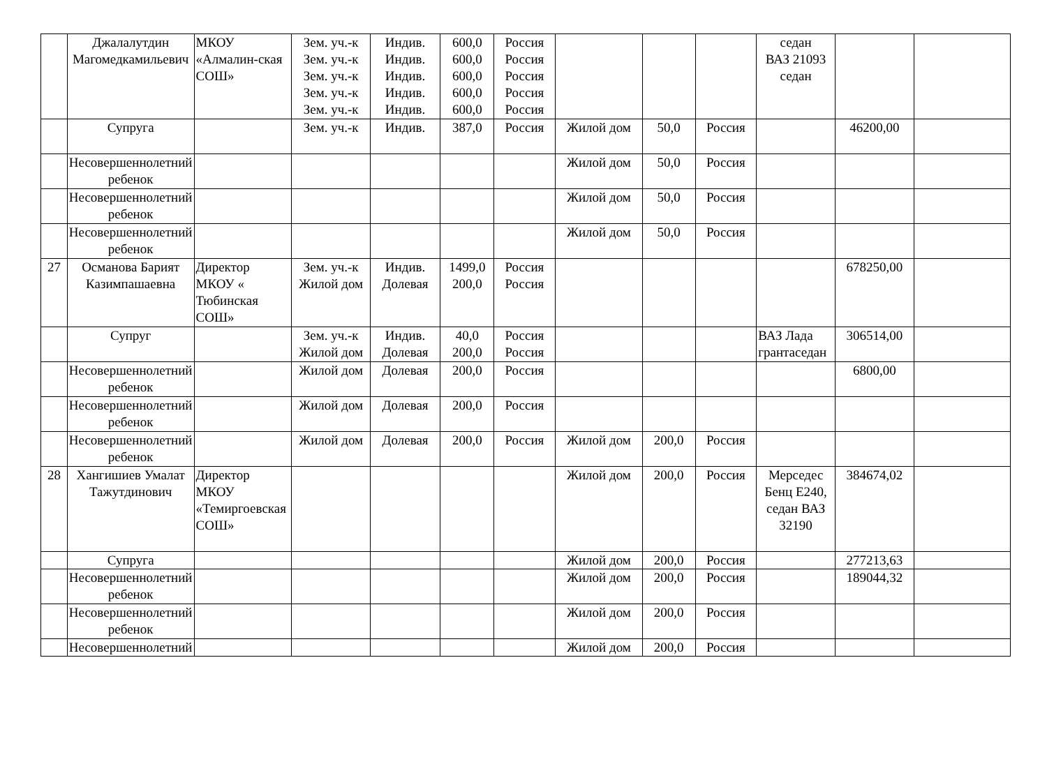| | Джалалутдин Магомедкамильевич | МКОУ «Алмалин-ская СОШ» | Зем. уч.-к Зем. уч.-к Зем. уч.-к Зем. уч.-к Зем. уч.-к | Индив. Индив. Индив. Индив. Индив. | 600,0 600,0 600,0 600,0 600,0 | Россия Россия Россия Россия Россия | | | | седан ВАЗ 21093 седан | | |
| | Супруга | | Зем. уч.-к | Индив. | 387,0 | Россия | Жилой дом | 50,0 | Россия | | 46200,00 | |
| | Несовершеннолетний ребенок | | | | | | Жилой дом | 50,0 | Россия | | | |
| | Несовершеннолетний ребенок | | | | | | Жилой дом | 50,0 | Россия | | | |
| | Несовершеннолетний ребенок | | | | | | Жилой дом | 50,0 | Россия | | | |
| 27 | Османова Барият Казимпашаевна | Директор МКОУ « Тюбинская СОШ» | Зем. уч.-к Жилой дом | Индив. Долевая | 1499,0 200,0 | Россия Россия | | | | | 678250,00 | |
| | Супруг | | Зем. уч.-к Жилой дом | Индив. Долевая | 40,0 200,0 | Россия Россия | | | | ВАЗ Лада грантаседан | 306514,00 | |
| | Несовершеннолетний ребенок | | Жилой дом | Долевая | 200,0 | Россия | | | | | 6800,00 | |
| | Несовершеннолетний ребенок | | Жилой дом | Долевая | 200,0 | Россия | | | | | | |
| | Несовершеннолетний ребенок | | Жилой дом | Долевая | 200,0 | Россия | Жилой дом | 200,0 | Россия | | | |
| 28 | Хангишиев Умалат Тажутдинович | Директор МКОУ «Темиргоевская СОШ» | | | | | Жилой дом | 200,0 | Россия | Мерседес Бенц Е240, седан ВАЗ 32190 | 384674,02 | |
| | Супруга | | | | | | Жилой дом | 200,0 | Россия | | 277213,63 | |
| | Несовершеннолетний ребенок | | | | | | Жилой дом | 200,0 | Россия | | 189044,32 | |
| | Несовершеннолетний ребенок | | | | | | Жилой дом | 200,0 | Россия | | | |
| | Несовершеннолетний | | | | | | Жилой дом | 200,0 | Россия | | | |